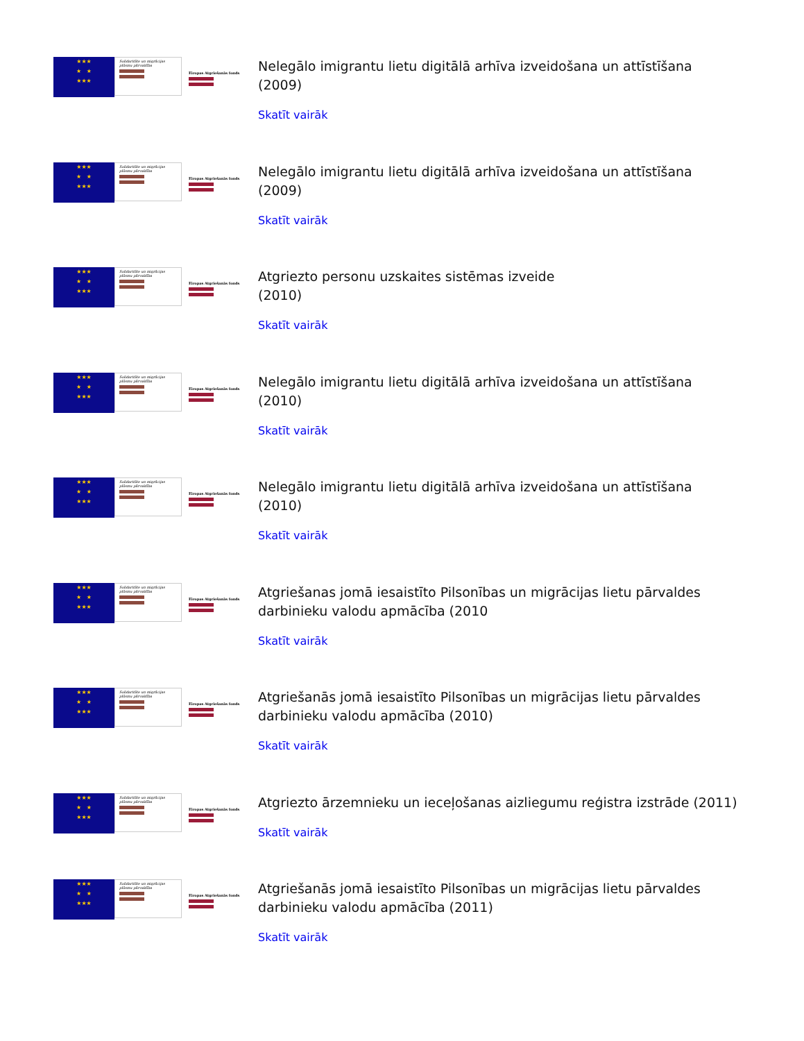★★★
★ ★
★★★
Solidaritāte un migrācijas plūsmu pārvaldība
Eiropas Atgriešanās fonds
Nelegālo imigrantu lietu digitālā arhīva izveidošana un attīstīšana
(2009)
Skatīt vairāk
★★★
★ ★
★★★
Solidaritāte un migrācijas plūsmu pārvaldība
Eiropas Atgriešanās fonds
Nelegālo imigrantu lietu digitālā arhīva izveidošana un attīstīšana
(2009)
Skatīt vairāk
★★★
★ ★
★★★
Solidaritāte un migrācijas plūsmu pārvaldība
Eiropas Atgriešanās fonds
Atgriezto personu uzskaites sistēmas izveide
(2010)
Skatīt vairāk
★★★
★ ★
★★★
Solidaritāte un migrācijas plūsmu pārvaldība
Eiropas Atgriešanās fonds
Nelegālo imigrantu lietu digitālā arhīva izveidošana un attīstīšana
(2010)
Skatīt vairāk
★★★
★ ★
★★★
Solidaritāte un migrācijas plūsmu pārvaldība
Eiropas Atgriešanās fonds
Nelegālo imigrantu lietu digitālā arhīva izveidošana un attīstīšana
(2010)
Skatīt vairāk
★★★
★ ★
★★★
Solidaritāte un migrācijas plūsmu pārvaldība
Eiropas Atgriešanās fonds
Atgriešanas jomā iesaistīto Pilsonības un migrācijas lietu pārvaldes
darbinieku valodu apmācība (2010
Skatīt vairāk
★★★
★ ★
★★★
Solidaritāte un migrācijas plūsmu pārvaldība
Eiropas Atgriešanās fonds
Atgriešanās jomā iesaistīto Pilsonības un migrācijas lietu pārvaldes
darbinieku valodu apmācība (2010)
Skatīt vairāk
★★★
★ ★
★★★
Solidaritāte un migrācijas plūsmu pārvaldība
Eiropas Atgriešanās fonds
Atgriezto ārzemnieku un ieceļošanas aizliegumu reģistra izstrāde (2011)
Skatīt vairāk
★★★
★ ★
★★★
Solidaritāte un migrācijas plūsmu pārvaldība
Eiropas Atgriešanās fonds
Atgriešanās jomā iesaistīto Pilsonības un migrācijas lietu pārvaldes
darbinieku valodu apmācība (2011)
Skatīt vairāk